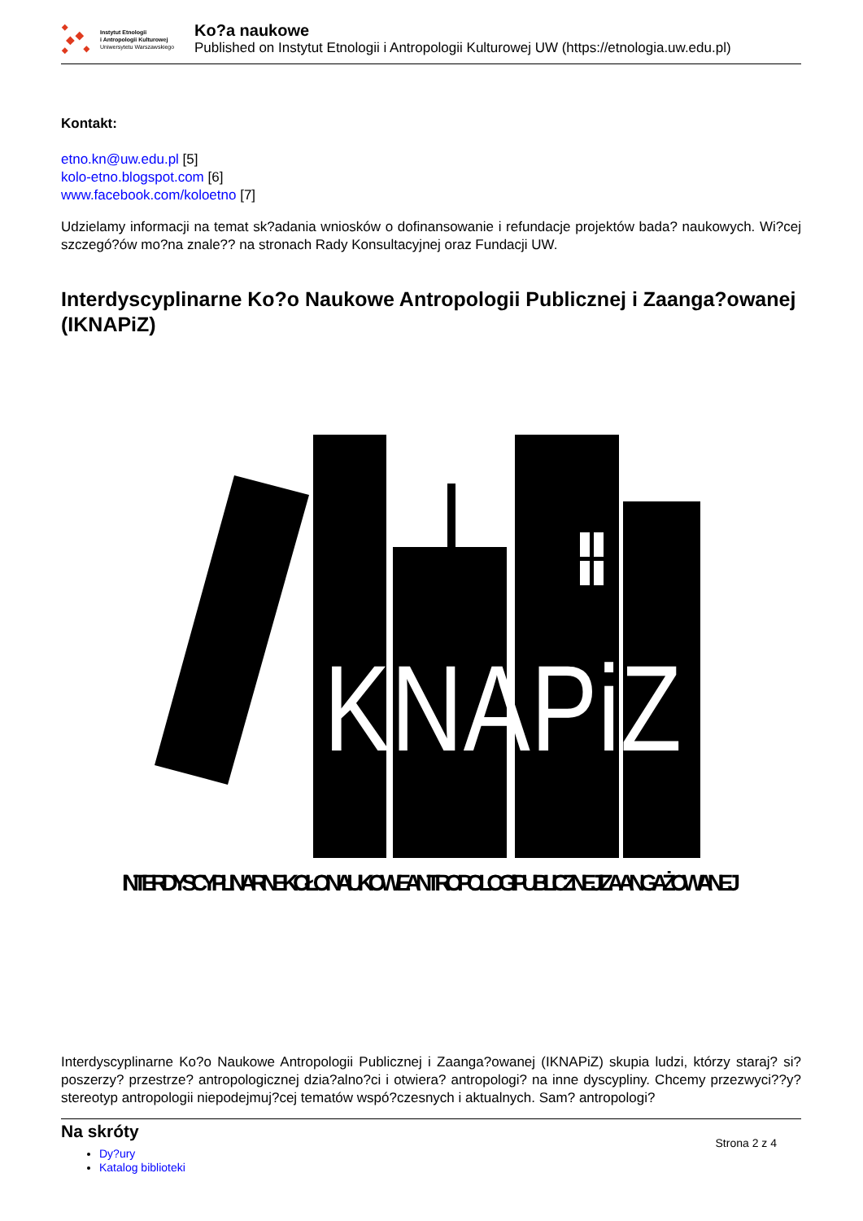Instytut Etnologii
i Antropologii Kulturowej
Uniwersytetu Warszawskiego
Ko?a naukowe
Published on Instytut Etnologii i Antropologii Kulturowej UW (https://etnologia.uw.edu.pl)
Kontakt:
etno.kn@uw.edu.pl [5]
kolo-etno.blogspot.com [6]
www.facebook.com/koloetno [7]
Udzielamy informacji na temat sk?adania wniosków o dofinansowanie i refundacje projektów bada? naukowych. Wi?cej szczegó?ów mo?na znale?? na stronach Rady Konsultacyjnej oraz Fundacji UW.
Interdyscyplinarne Ko?o Naukowe Antropologii Publicznej i Zaanga?owanej (IKNAPiZ)
KNAPiZ
INTERDYSCYPLINARNE KOŁO NAUKOWE ANTROPOLOGII PUBLICZNEJ I ZAANGAŻOWANEJ
Interdyscyplinarne Ko?o Naukowe Antropologii Publicznej i Zaanga?owanej (IKNAPiZ) skupia ludzi, którzy staraj? si? poszerzy? przestrze? antropologicznej dzia?alno?ci i otwiera? antropologi? na inne dyscypliny. Chcemy przezwyci??y? stereotyp antropologii niepodejmuj?cej tematów wspó?czesnych i aktualnych. Sam? antropologi?
Na skróty
Dy?ury
Katalog biblioteki
Strona 2 z 4